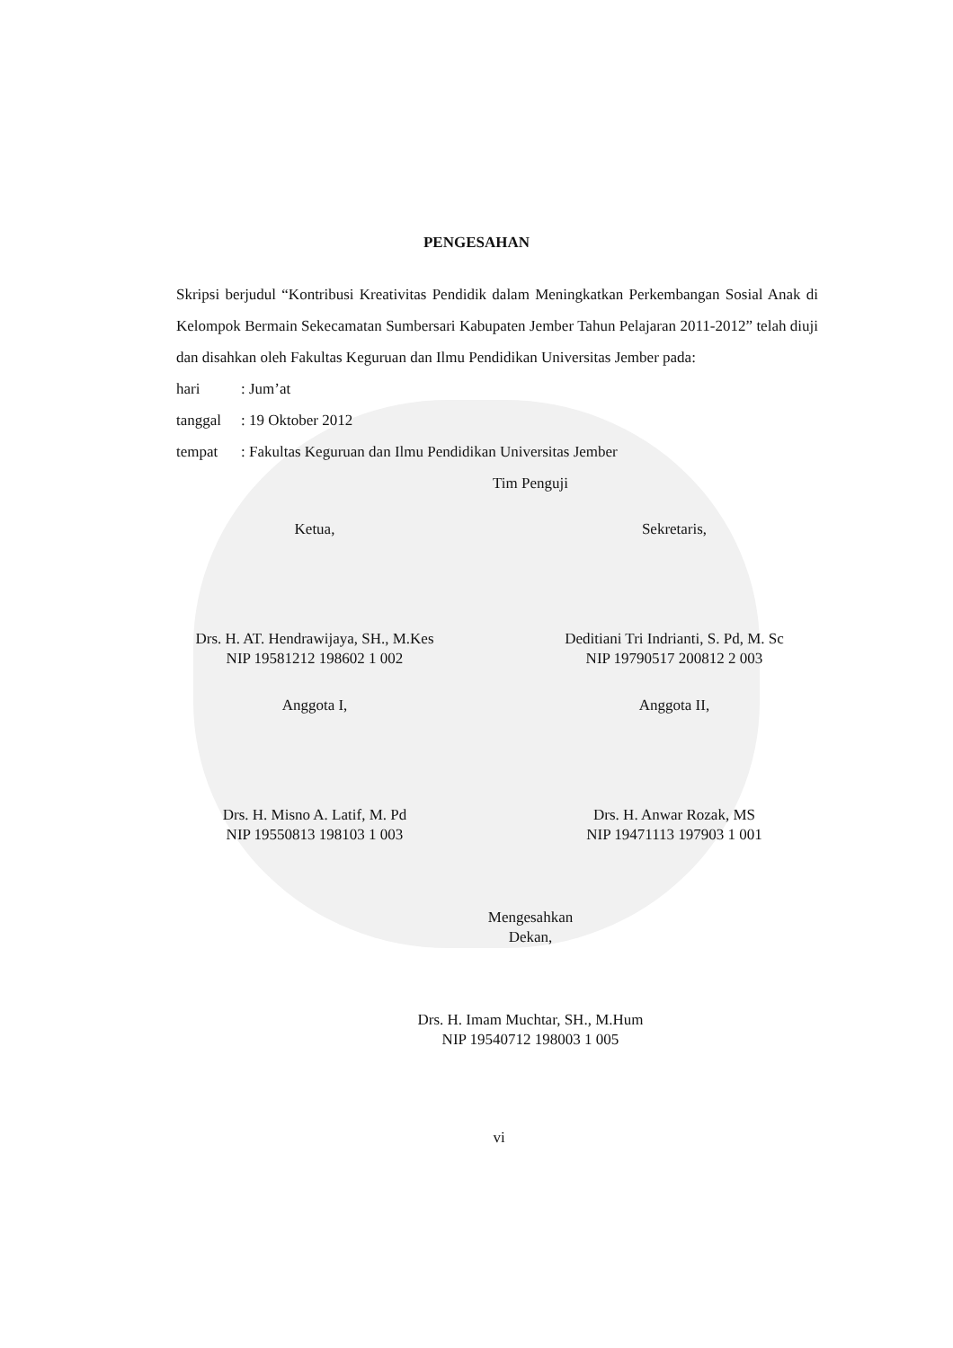PENGESAHAN
Skripsi berjudul “Kontribusi Kreativitas Pendidik dalam Meningkatkan Perkembangan Sosial Anak di Kelompok Bermain Sekecamatan Sumbersari Kabupaten Jember Tahun Pelajaran 2011-2012” telah diuji dan disahkan oleh Fakultas Keguruan dan Ilmu Pendidikan Universitas Jember pada:
hari: Jum’at
tanggal: 19 Oktober 2012
tempat: Fakultas Keguruan dan Ilmu Pendidikan Universitas Jember
Tim Penguji
Ketua, Sekretaris,
Drs. H. AT. Hendrawijaya, SH., M.Kes
NIP 19581212 198602 1 002
Deditiani Tri Indrianti, S. Pd, M. Sc
NIP 19790517 200812 2 003
Anggota I, Anggota II,
Drs. H. Misno A. Latif, M. Pd
NIP 19550813 198103 1 003
Drs. H. Anwar Rozak, MS
NIP 19471113 197903 1 001
Mengesahkan
Dekan,
Drs. H. Imam Muchtar, SH., M.Hum
NIP 19540712 198003 1 005
vi